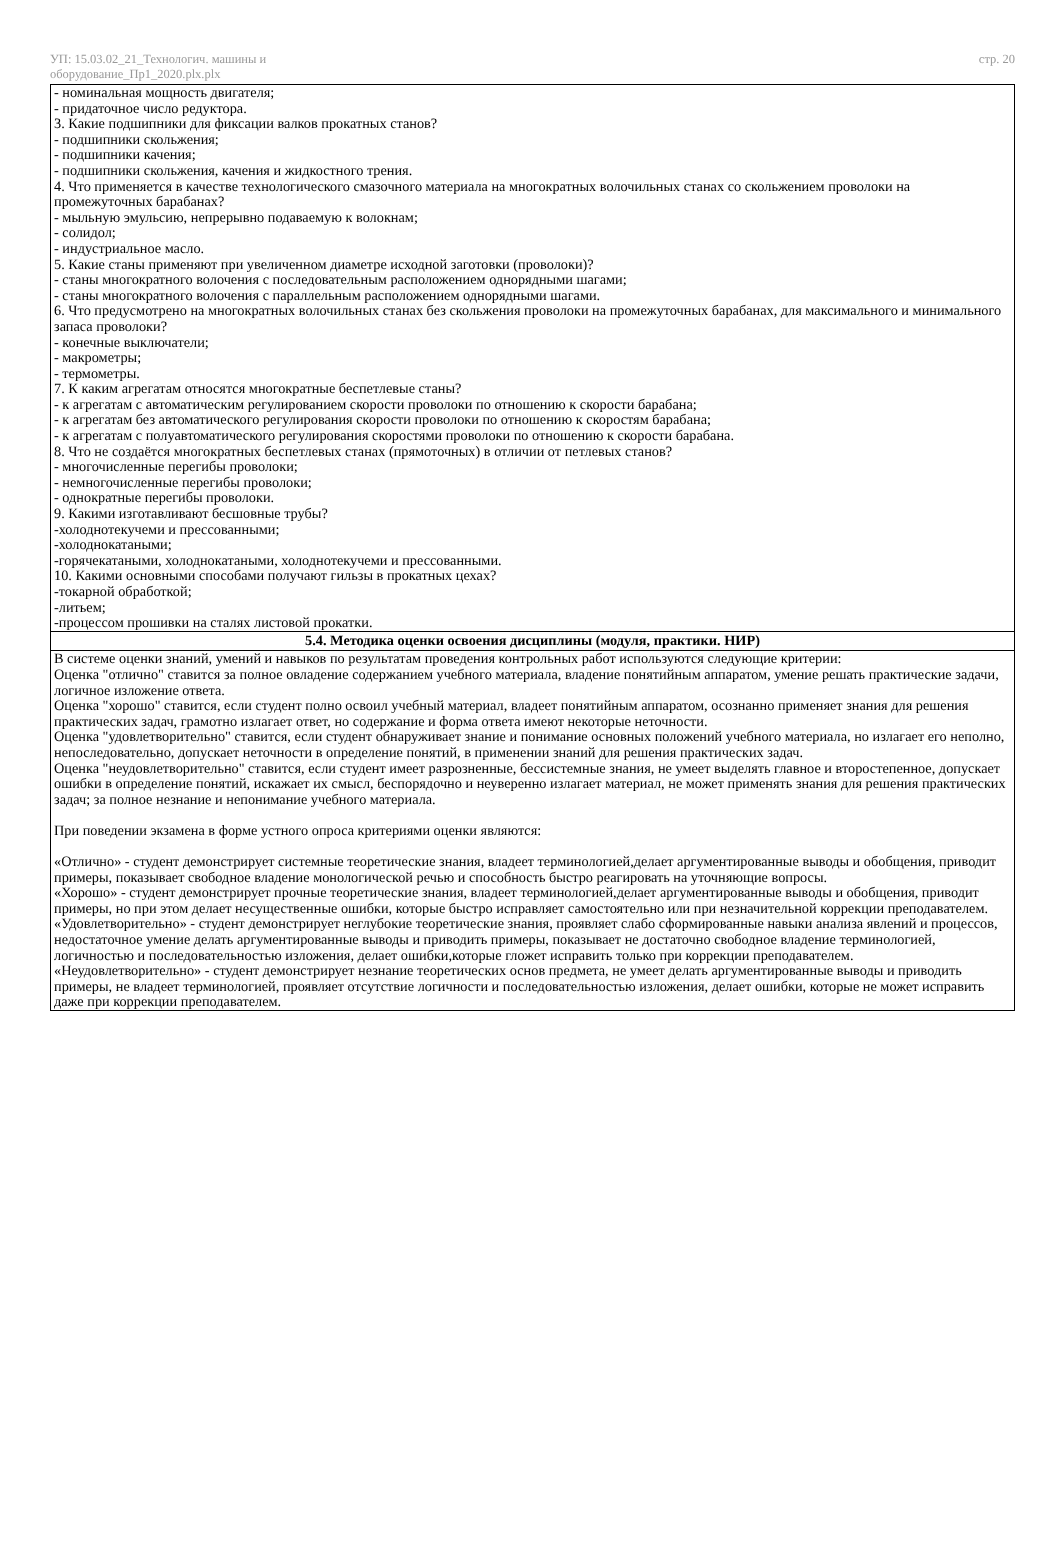УП: 15.03.02_21_Технологич. машины и оборудование_Пр1_2020.plx.plx
стр. 20
- номинальная мощность двигателя;
- придаточное число редуктора.
3. Какие подшипники для фиксации валков прокатных станов?
- подшипники скольжения;
- подшипники качения;
- подшипники скольжения, качения и жидкостного трения.
4. Что применяется в качестве технологического смазочного материала на многократных волочильных станах со скольжением проволоки на промежуточных барабанах?
- мыльную эмульсию, непрерывно подаваемую к волокнам;
- солидол;
- индустриальное масло.
5. Какие станы применяют при увеличенном диаметре исходной заготовки (проволоки)?
- станы многократного волочения с последовательным расположением однорядными шагами;
- станы многократного волочения с параллельным расположением однорядными шагами.
6. Что предусмотрено на многократных волочильных станах без скольжения проволоки на промежуточных барабанах, для максимального и минимального запаса проволоки?
- конечные выключатели;
- макрометры;
- термометры.
7. К каким агрегатам относятся многократные беспетлевые станы?
- к агрегатам с автоматическим регулированием скорости проволоки по отношению к скорости барабана;
- к агрегатам без автоматического регулирования скорости проволоки по отношению к скоростям барабана;
- к агрегатам с полуавтоматического регулирования скоростями проволоки по отношению к скорости барабана.
8. Что не создаётся многократных беспетлевых станах (прямоточных) в отличии от петлевых станов?
- многочисленные перегибы проволоки;
- немногочисленные перегибы проволоки;
- однократные перегибы проволоки.
9. Какими изготавливают бесшовные трубы?
-холоднотекучеми и прессованными;
-холоднокатаными;
-горячекатаными, холоднокатаными, холоднотекучеми и прессованными.
10. Какими основными способами получают гильзы в прокатных цехах?
-токарной обработкой;
-литьем;
-процессом прошивки на сталях листовой прокатки.
5.4. Методика оценки освоения дисциплины (модуля, практики. НИР)
В системе оценки знаний, умений и навыков по результатам проведения контрольных работ используются следующие критерии:
Оценка "отлично" ставится за полное овладение содержанием учебного материала, владение понятийным аппаратом, умение решать практические задачи, логичное изложение ответа.
Оценка "хорошо" ставится, если студент полно освоил учебный материал, владеет понятийным аппаратом, осознанно применяет знания для решения практических задач, грамотно излагает ответ, но содержание и форма ответа имеют некоторые неточности.
Оценка "удовлетворительно" ставится, если студент обнаруживает знание и понимание основных положений учебного материала, но излагает его неполно, непоследовательно, допускает неточности в определение понятий, в применении знаний для решения практических задач.
Оценка "неудовлетворительно" ставится, если студент имеет разрозненные, бессистемные знания, не умеет выделять главное и второстепенное, допускает ошибки в определение понятий, искажает их смысл, беспорядочно и неуверенно излагает материал, не может применять знания для решения практических задач; за полное незнание и непонимание учебного материала.
При поведении экзамена в форме устного опроса критериями оценки являются:
«Отлично» - студент демонстрирует системные теоретические знания, владеет терминологией,делает аргументированные выводы и обобщения, приводит примеры, показывает свободное владение монологической речью и способность быстро реагировать на уточняющие вопросы.
«Хорошо» - студент демонстрирует прочные теоретические знания, владеет терминологией,делает аргументированные выводы и обобщения, приводит примеры, но при этом делает несущественные ошибки, которые быстро исправляет самостоятельно или при незначительной коррекции преподавателем.
«Удовлетворительно» - студент демонстрирует неглубокие теоретические знания, проявляет слабо сформированные навыки анализа явлений и процессов, недостаточное умение делать аргументированные выводы и приводить примеры, показывает не достаточно свободное владение терминологией, логичностью и последовательностью изложения, делает ошибки,которые гложет исправить только при коррекции преподавателем.
«Неудовлетворительно» - студент демонстрирует незнание теоретических основ предмета, не умеет делать аргументированные выводы и приводить примеры, не владеет терминологией, проявляет отсутствие логичности и последовательностью изложения, делает ошибки, которые не может исправить даже при коррекции преподавателем.